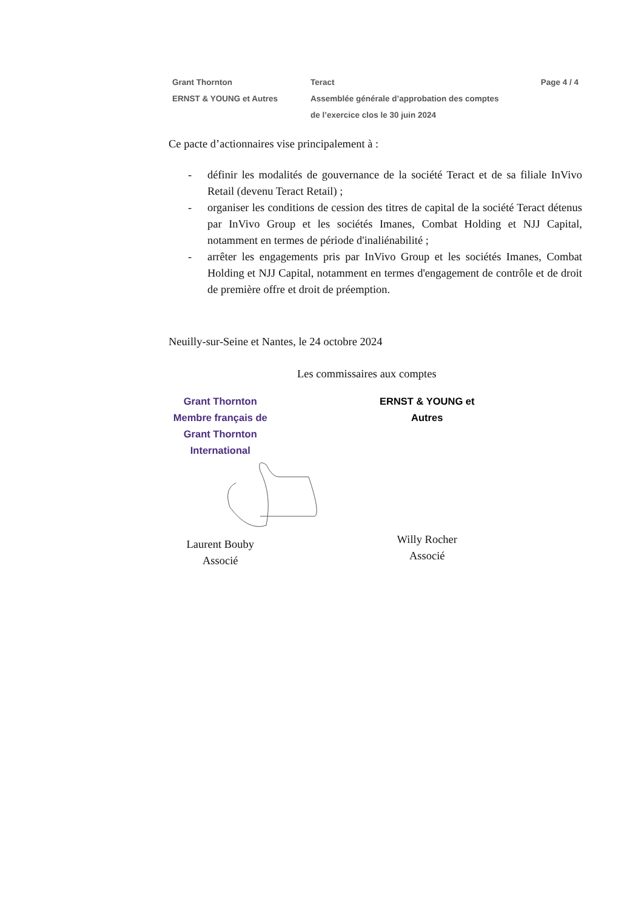Grant Thornton
ERNST & YOUNG et Autres
Teract
Assemblée générale d’approbation des comptes
de l’exercice clos le 30 juin 2024
Page 4 / 4
Ce pacte d’actionnaires vise principalement à :
- définir les modalités de gouvernance de la société Teract et de sa filiale InVivo Retail (devenu Teract Retail) ;
- organiser les conditions de cession des titres de capital de la société Teract détenus par InVivo Group et les sociétés Imanes, Combat Holding et NJJ Capital, notamment en termes de période d'inaliénabilité ;
- arrêter les engagements pris par InVivo Group et les sociétés Imanes, Combat Holding et NJJ Capital, notamment en termes d'engagement de contrôle et de droit de première offre et droit de préemption.
Neuilly-sur-Seine et Nantes, le 24 octobre 2024
Les commissaires aux comptes
Grant Thornton
Membre français de Grant Thornton
International
Laurent Bouby
Associé
ERNST & YOUNG et Autres
Willy Rocher
Associé